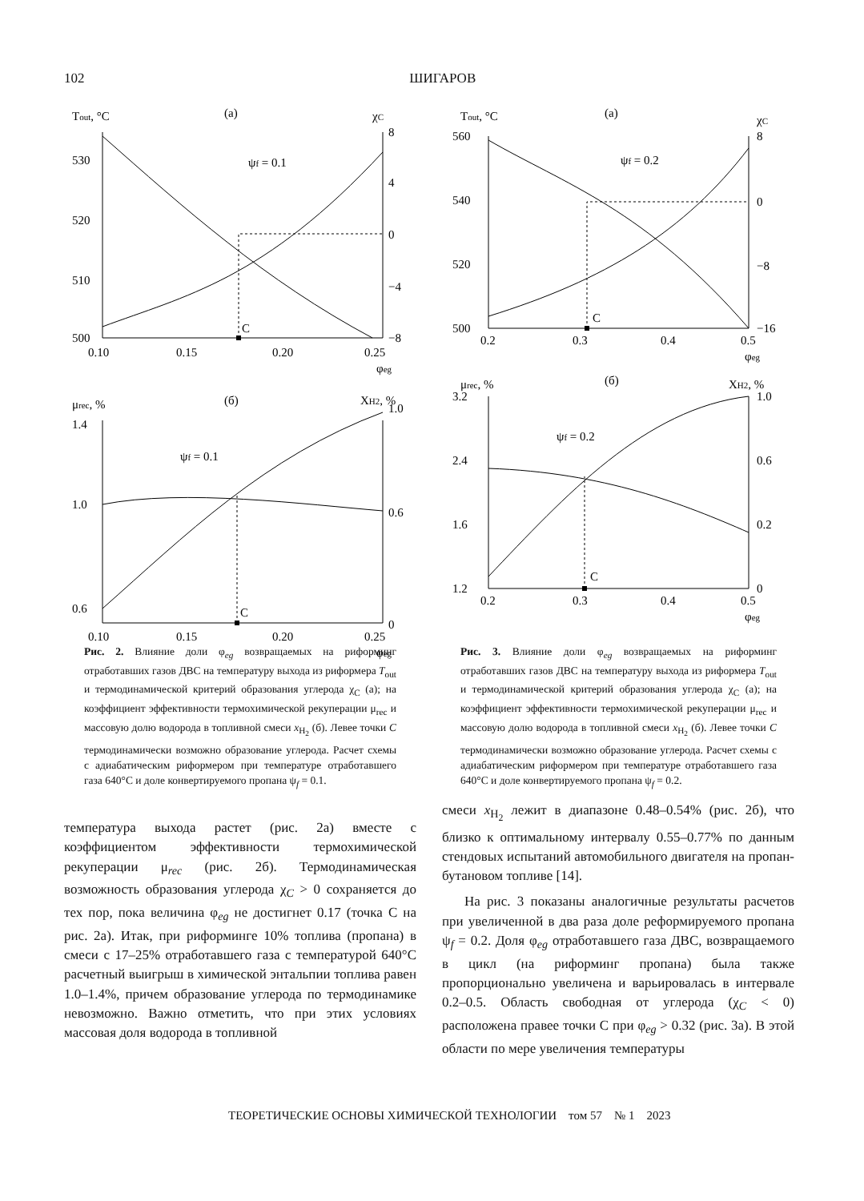102 ШИГАРОВ
(а)
Tout, °C
χC
C
ψf = 0.1
530
520
510
500
8
4
0
−4
−8
0.10
0.15
0.20
0.25
φeg
(б)
μrec, %
XH2, %
C
ψf = 0.1
1.4
1.0
0.6
1.0
0.6
0
0.10
0.15
0.20
0.25
φeg
Рис. 2. Влияние доли φ<sub>eg</sub> возвращаемых на риформинг отработавших газов ДВС на температуру выхода из риформера T<sub>out</sub> и термодинамической критерий образования углерода χ<sub>C</sub> (а); на коэффициент эффективности термохимической рекуперации μ<sub>rec</sub> и массовую долю водорода в топливной смеси x<sub>H<sub>2</sub></sub> (б). Левее точки C термодинамически возможно образование углерода. Расчет схемы с адиабатическим риформером при температуре отработавшего газа 640°C и доле конвертируемого пропана ψ<sub>f</sub> = 0.1.
(а)
Tout, °C
χC
C
ψf = 0.2
560
540
520
500
8
0
−8
−16
0.2
0.3
0.4
0.5
φeg
(б)
μrec, %
XH2, %
C
ψf = 0.2
3.2
2.4
1.6
1.2
1.0
0.6
0.2
0
0.2
0.3
0.4
0.5
φeg
Рис. 3. Влияние доли φ<sub>eg</sub> возвращаемых на риформинг отработавших газов ДВС на температуру выхода из риформера T<sub>out</sub> и термодинамической критерий образования углерода χ<sub>C</sub> (а); на коэффициент эффективности термохимической рекуперации μ<sub>rec</sub> и массовую долю водорода в топливной смеси x<sub>H<sub>2</sub></sub> (б). Левее точки C термодинамически возможно образование углерода. Расчет схемы с адиабатическим риформером при температуре отработавшего газа 640°C и доле конвертируемого пропана ψ<sub>f</sub> = 0.2.
температура выхода растет (рис. 2а) вместе с коэффициентом эффективности термохимической рекуперации μ<sub>rec</sub> (рис. 2б). Термодинамическая возможность образования углерода χ<sub>C</sub> > 0 сохраняется до тех пор, пока величина φ<sub>eg</sub> не достигнет 0.17 (точка С на рис. 2а). Итак, при риформинге 10% топлива (пропана) в смеси с 17–25% отработавшего газа с температурой 640°C расчетный выигрыш в химической энтальпии топлива равен 1.0–1.4%, причем образование углерода по термодинамике невозможно. Важно отметить, что при этих условиях массовая доля водорода в топливной
смеси x<sub>H<sub>2</sub></sub> лежит в диапазоне 0.48–0.54% (рис. 2б), что близко к оптимальному интервалу 0.55–0.77% по данным стендовых испытаний автомобильного двигателя на пропан-бутановом топливе [14].
На рис. 3 показаны аналогичные результаты расчетов при увеличенной в два раза доле реформируемого пропана ψ<sub>f</sub> = 0.2. Доля φ<sub>eg</sub> отработавшего газа ДВС, возвращаемого в цикл (на риформинг пропана) была также пропорционально увеличена и варьировалась в интервале 0.2–0.5. Область свободная от углерода (χ<sub>C</sub> < 0) расположена правее точки С при φ<sub>eg</sub> > 0.32 (рис. 3а). В этой области по мере увеличения температуры
ТЕОРЕТИЧЕСКИЕ ОСНОВЫ ХИМИЧЕСКОЙ ТЕХНОЛОГИИ том 57 № 1 2023